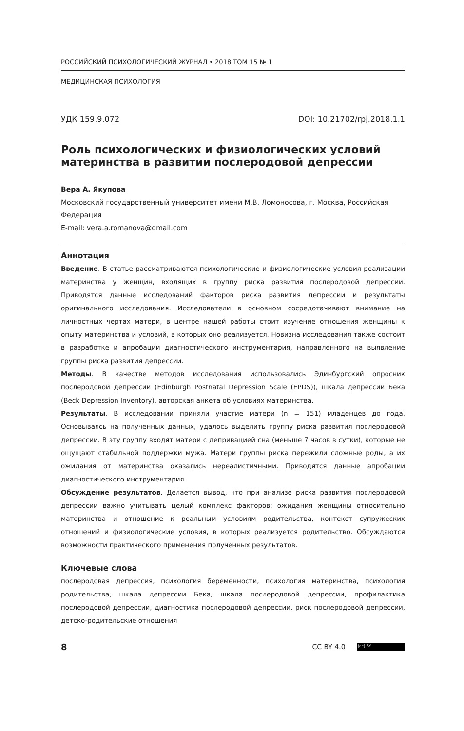РОССИЙСКИЙ ПСИХОЛОГИЧЕСКИЙ ЖУРНАЛ • 2018 ТОМ 15 № 1
МЕДИЦИНСКАЯ ПСИХОЛОГИЯ
УДК 159.9.072 DOI: 10.21702/rpj.2018.1.1
Роль психологических и физиологических условий материнства в развитии послеродовой депрессии
Вера А. Якупова
Московский государственный университет имени М.В. Ломоносова, г. Москва, Российская Федерация
E-mail: vera.a.romanova@gmail.com
Аннотация
Введение. В статье рассматриваются психологические и физиологические условия реализации материнства у женщин, входящих в группу риска развития послеродовой депрессии. Приводятся данные исследований факторов риска развития депрессии и результаты оригинального исследования. Исследователи в основном сосредотачивают внимание на личностных чертах матери, в центре нашей работы стоит изучение отношения женщины к опыту материнства и условий, в которых оно реализуется. Новизна исследования также состоит в разработке и апробации диагностического инструментария, направленного на выявление группы риска развития депрессии.
Методы. В качестве методов исследования использовались Эдинбургский опросник послеродовой депрессии (Edinburgh Postnatal Depression Scale (EPDS)), шкала депрессии Бека (Beck Depression Inventory), авторская анкета об условиях материнства.
Результаты. В исследовании приняли участие матери (n = 151) младенцев до года. Основываясь на полученных данных, удалось выделить группу риска развития послеродовой депрессии. В эту группу входят матери с депривацией сна (меньше 7 часов в сутки), которые не ощущают стабильной поддержки мужа. Матери группы риска пережили сложные роды, а их ожидания от материнства оказались нереалистичными. Приводятся данные апробации диагностического инструментария.
Обсуждение результатов. Делается вывод, что при анализе риска развития послеродовой депрессии важно учитывать целый комплекс факторов: ожидания женщины относительно материнства и отношение к реальным условиям родительства, контекст супружеских отношений и физиологические условия, в которых реализуется родительство. Обсуждаются возможности практического применения полученных результатов.
Ключевые слова
послеродовая депрессия, психология беременности, психология материнства, психология родительства, шкала депрессии Бека, шкала послеродовой депрессии, профилактика послеродовой депрессии, диагностика послеродовой депрессии, риск послеродовой депрессии, детско-родительские отношения
8 CC BY 4.0 (cc) BY